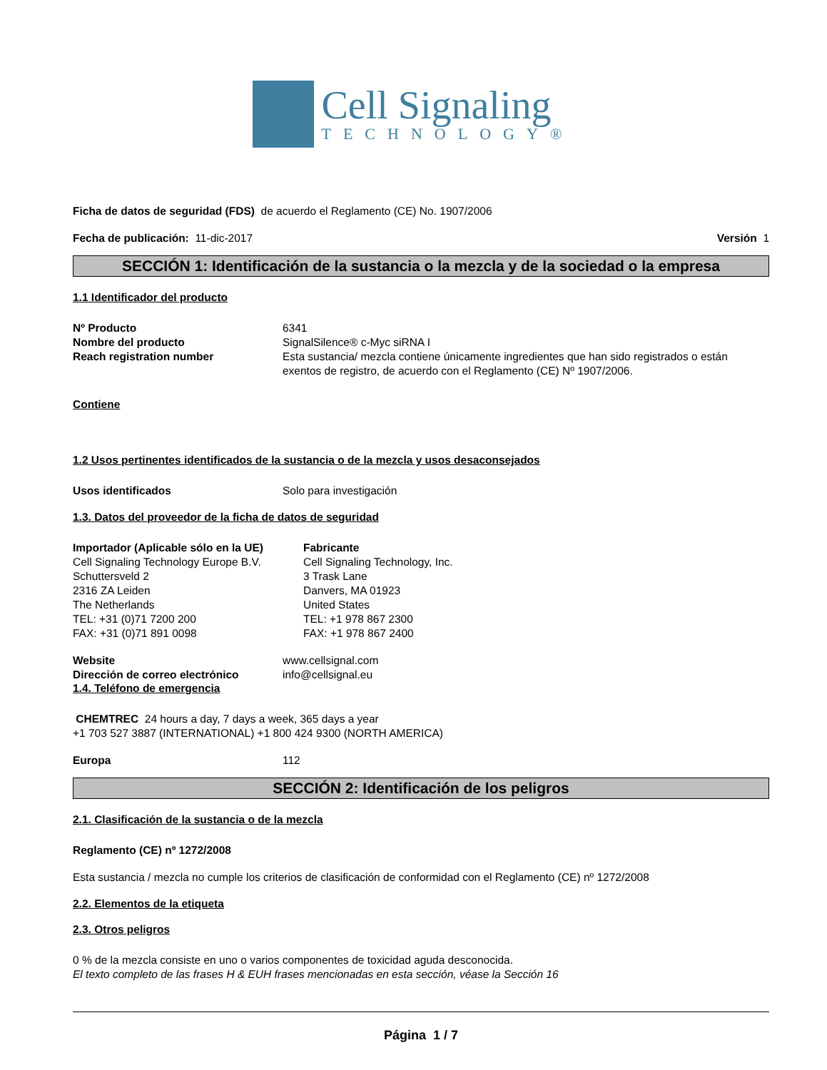Cell Signaling
TECHNOLOGY®
Ficha de datos de seguridad (FDS) de acuerdo el Reglamento (CE) No. 1907/2006
Fecha de publicación: 11-dic-2017 Versión 1
SECCIÓN 1: Identificación de la sustancia o la mezcla y de la sociedad o la empresa
1.1 Identificador del producto
Nº Producto 6341
Nombre del producto SignalSilence® c-Myc siRNA I
Reach registration number Esta sustancia/ mezcla contiene únicamente ingredientes que han sido registrados o están exentos de registro, de acuerdo con el Reglamento (CE) Nº 1907/2006.
Contiene
1.2 Usos pertinentes identificados de la sustancia o de la mezcla y usos desaconsejados
Usos identificados Solo para investigación
1.3. Datos del proveedor de la ficha de datos de seguridad
Importador (Aplicable sólo en la UE)
Cell Signaling Technology Europe B.V.
Schuttersveld 2
2316 ZA Leiden
The Netherlands
TEL: +31 (0)71 7200 200
FAX: +31 (0)71 891 0098
Fabricante
Cell Signaling Technology, Inc.
3 Trask Lane
Danvers, MA 01923
United States
TEL: +1 978 867 2300
FAX: +1 978 867 2400
Website www.cellsignal.com
Dirección de correo electrónico info@cellsignal.eu
1.4. Teléfono de emergencia
CHEMTREC 24 hours a day, 7 days a week, 365 days a year
+1 703 527 3887 (INTERNATIONAL) +1 800 424 9300 (NORTH AMERICA)
Europa 112
SECCIÓN 2: Identificación de los peligros
2.1. Clasificación de la sustancia o de la mezcla
Reglamento (CE) nº 1272/2008
Esta sustancia / mezcla no cumple los criterios de clasificación de conformidad con el Reglamento (CE) nº 1272/2008
2.2. Elementos de la etiqueta
2.3. Otros peligros
0 % de la mezcla consiste en uno o varios componentes de toxicidad aguda desconocida.
El texto completo de las frases H & EUH frases mencionadas en esta sección, véase la Sección 16
Página 1 / 7